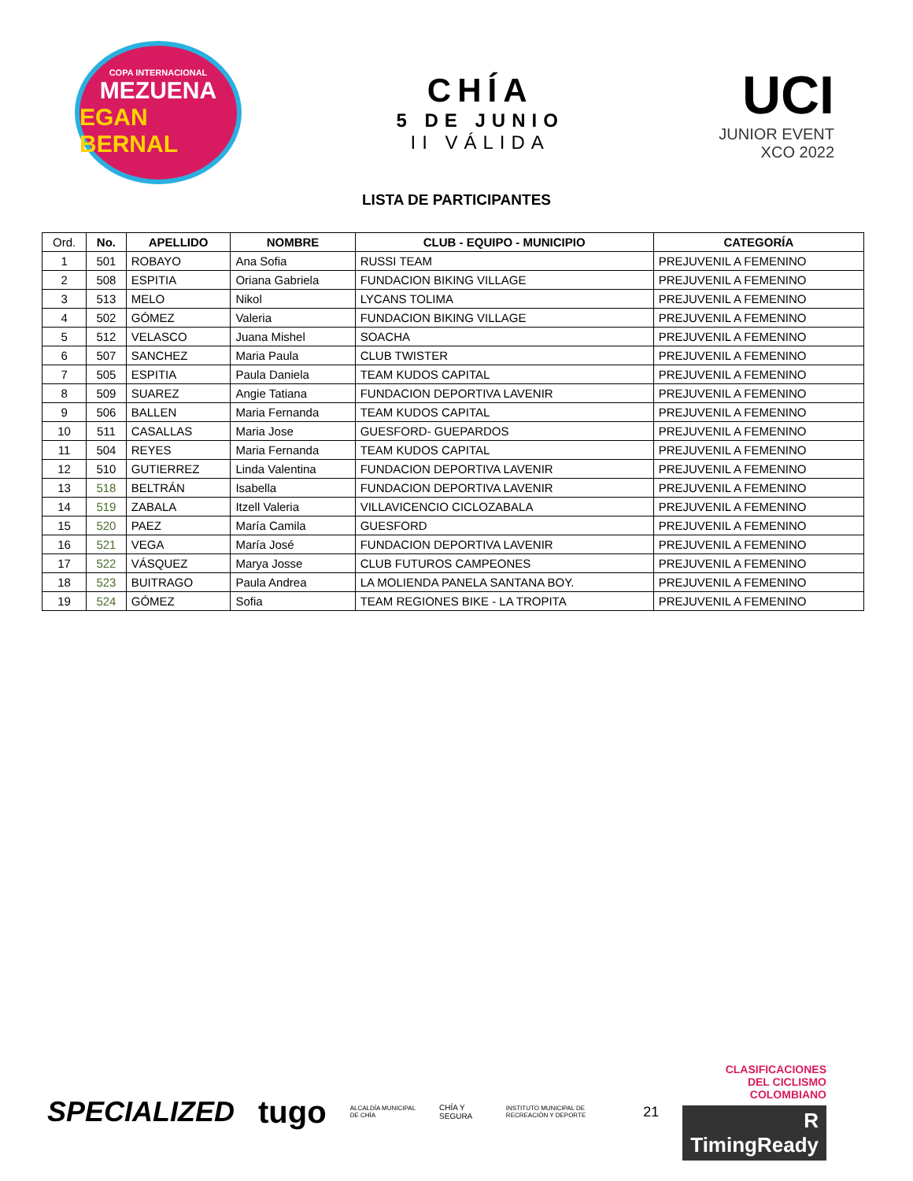COPA INTERNACIONAL
MEZUENA
EGAN BERNAL
CHÍA
5 DE JUNIO
II VÁLIDA
UCI
JUNIOR EVENT
XCO 2022
LISTA DE PARTICIPANTES
| Ord. | No. | APELLIDO | NOMBRE | CLUB - EQUIPO - MUNICIPIO | CATEGORÍA |
| --- | --- | --- | --- | --- | --- |
| 1 | 501 | ROBAYO | Ana Sofia | RUSSI TEAM | PREJUVENIL A FEMENINO |
| 2 | 508 | ESPITIA | Oriana Gabriela | FUNDACION BIKING VILLAGE | PREJUVENIL A FEMENINO |
| 3 | 513 | MELO | Nikol | LYCANS TOLIMA | PREJUVENIL A FEMENINO |
| 4 | 502 | GÓMEZ | Valeria | FUNDACION BIKING VILLAGE | PREJUVENIL A FEMENINO |
| 5 | 512 | VELASCO | Juana Mishel | SOACHA | PREJUVENIL A FEMENINO |
| 6 | 507 | SANCHEZ | Maria Paula | CLUB TWISTER | PREJUVENIL A FEMENINO |
| 7 | 505 | ESPITIA | Paula Daniela | TEAM KUDOS CAPITAL | PREJUVENIL A FEMENINO |
| 8 | 509 | SUAREZ | Angie Tatiana | FUNDACION DEPORTIVA LAVENIR | PREJUVENIL A FEMENINO |
| 9 | 506 | BALLEN | Maria Fernanda | TEAM KUDOS CAPITAL | PREJUVENIL A FEMENINO |
| 10 | 511 | CASALLAS | Maria Jose | GUESFORD- GUEPARDOS | PREJUVENIL A FEMENINO |
| 11 | 504 | REYES | Maria Fernanda | TEAM KUDOS CAPITAL | PREJUVENIL A FEMENINO |
| 12 | 510 | GUTIERREZ | Linda Valentina | FUNDACION DEPORTIVA LAVENIR | PREJUVENIL A FEMENINO |
| 13 | 518 | BELTRÁN | Isabella | FUNDACION DEPORTIVA LAVENIR | PREJUVENIL A FEMENINO |
| 14 | 519 | ZABALA | Itzell Valeria | VILLAVICENCIO CICLOZABALA | PREJUVENIL A FEMENINO |
| 15 | 520 | PAEZ | María Camila | GUESFORD | PREJUVENIL A FEMENINO |
| 16 | 521 | VEGA | María José | FUNDACION DEPORTIVA LAVENIR | PREJUVENIL A FEMENINO |
| 17 | 522 | VÁSQUEZ | Marya Josse | CLUB FUTUROS CAMPEONES | PREJUVENIL A FEMENINO |
| 18 | 523 | BUITRAGO | Paula Andrea | LA MOLIENDA PANELA SANTANA BOY. | PREJUVENIL A FEMENINO |
| 19 | 524 | GÓMEZ | Sofia | TEAM REGIONES BIKE - LA TROPITA | PREJUVENIL A FEMENINO |
SPECIALIZED tugo ALCALDÍA MUNICIPAL DE CHÍA CHÍA Y SEGURA INSTITUTO MUNICIPAL DE RECREACIÓN Y DEPORTE 21
CLASIFICACIONES
DEL CICLISMO
COLOMBIANO
R TimingReady